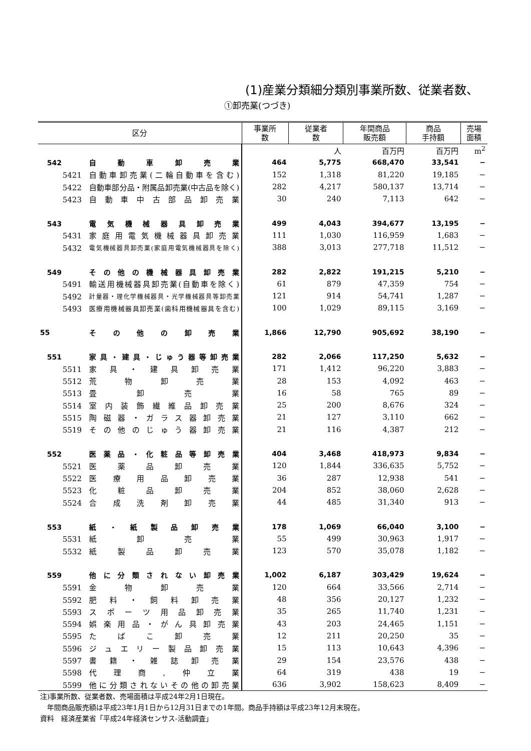(1)産業分類細分類別事業所数、従業者数、
①卸売業(つづき)
| 区分 | | 事業所 数 | 従業者 数 | 年間商品 販売額 | 商品 手持額 | 売場 面積 |
| --- | --- | --- | --- | --- | --- | --- |
| | | | 人 | 百万円 | 百万円 | m<sup>2</sup> |
| 542 | 自動車卸売業 | 464 | 5,775 | 668,470 | 33,541 | − |
| 5421 | 自動車卸売業(二輪自動車を含む) | 152 | 1,318 | 81,220 | 19,185 | − |
| 5422 | 自動車部分品・附属品卸売業(中古品を除く) | 282 | 4,217 | 580,137 | 13,714 | − |
| 5423 | 自動車中古部品卸売業 | 30 | 240 | 7,113 | 642 | − |
| 543 | 電気機械器具卸売業 | 499 | 4,043 | 394,677 | 13,195 | − |
| 5431 | 家庭用電気機械器具卸売業 | 111 | 1,030 | 116,959 | 1,683 | − |
| 5432 | 電気機械器具卸売業(家庭用電気機械器具を除く) | 388 | 3,013 | 277,718 | 11,512 | − |
| 549 | その他の機械器具卸売業 | 282 | 2,822 | 191,215 | 5,210 | − |
| 5491 | 輸送用機械器具卸売業(自動車を除く) | 61 | 879 | 47,359 | 754 | − |
| 5492 | 計量器・理化学機械器具・光学機械器具等卸売業 | 121 | 914 | 54,741 | 1,287 | − |
| 5493 | 医療用機械器具卸売業(歯科用機械器具を含む) | 100 | 1,029 | 89,115 | 3,169 | − |
| 55 | その他の卸売業 | 1,866 | 12,790 | 905,692 | 38,190 | − |
| 551 | 家具・建具・じゅう器等卸売業 | 282 | 2,066 | 117,250 | 5,632 | − |
| 5511 | 家具・建具卸売業 | 171 | 1,412 | 96,220 | 3,883 | − |
| 5512 | 荒物卸売業 | 28 | 153 | 4,092 | 463 | − |
| 5513 | 畳卸売業 | 16 | 58 | 765 | 89 | − |
| 5514 | 室内装飾繊維品卸売業 | 25 | 200 | 8,676 | 324 | − |
| 5515 | 陶磁器・ガラス器卸売業 | 21 | 127 | 3,110 | 662 | − |
| 5519 | その他のじゅう器卸売業 | 21 | 116 | 4,387 | 212 | − |
| 552 | 医薬品・化粧品等卸売業 | 404 | 3,468 | 418,973 | 9,834 | − |
| 5521 | 医薬品卸売業 | 120 | 1,844 | 336,635 | 5,752 | − |
| 5522 | 医療用品卸売業 | 36 | 287 | 12,938 | 541 | − |
| 5523 | 化粧品卸売業 | 204 | 852 | 38,060 | 2,628 | − |
| 5524 | 合成洗剤卸売業 | 44 | 485 | 31,340 | 913 | − |
| 553 | 紙・紙製品卸売業 | 178 | 1,069 | 66,040 | 3,100 | − |
| 5531 | 紙卸売業 | 55 | 499 | 30,963 | 1,917 | − |
| 5532 | 紙製品卸売業 | 123 | 570 | 35,078 | 1,182 | − |
| 559 | 他に分類されない卸売業 | 1,002 | 6,187 | 303,429 | 19,624 | − |
| 5591 | 金物卸売業 | 120 | 664 | 33,566 | 2,714 | − |
| 5592 | 肥料・飼料卸売業 | 48 | 356 | 20,127 | 1,232 | − |
| 5593 | スポーツ用品卸売業 | 35 | 265 | 11,740 | 1,231 | − |
| 5594 | 娯楽用品・がん具卸売業 | 43 | 203 | 24,465 | 1,151 | − |
| 5595 | たばこ卸売業 | 12 | 211 | 20,250 | 35 | − |
| 5596 | ジュエリー製品卸売業 | 15 | 113 | 10,643 | 4,396 | − |
| 5597 | 書籍・雑誌卸売業 | 29 | 154 | 23,576 | 438 | − |
| 5598 | 代理商,仲立業 | 64 | 319 | 438 | 19 | − |
| 5599 | 他に分類されないその他の卸売業 | 636 | 3,902 | 158,623 | 8,409 | − |
注)事業所数、従業者数、売場面積は平成24年2月1日現在。
　年間商品販売額は平成23年1月1日から12月31日までの1年間。商品手持額は平成23年12月末現在。
資料　経済産業省「平成24年経済センサス-活動調査」